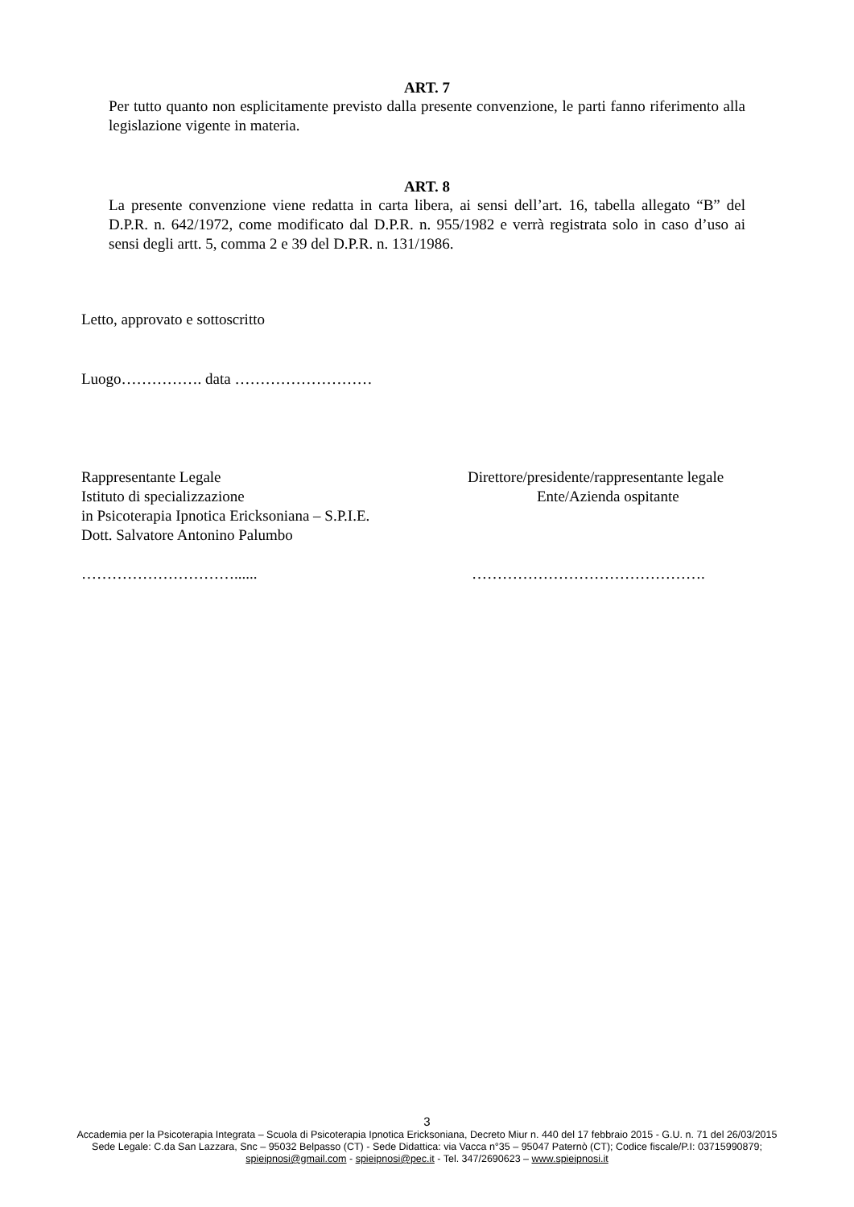ART. 7
Per tutto quanto non esplicitamente previsto dalla presente convenzione, le parti fanno riferimento alla legislazione vigente in materia.
ART. 8
La presente convenzione viene redatta in carta libera, ai sensi dell’art. 16, tabella allegato “B” del D.P.R. n. 642/1972, come modificato dal D.P.R. n. 955/1982 e verrà registrata solo in caso d’uso ai sensi degli artt. 5, comma 2 e 39 del D.P.R. n. 131/1986.
Letto, approvato e sottoscritto
Luogo……………. data ………………………
Rappresentante Legale
Istituto di specializzazione
in Psicoterapia Ipnotica Ericksoniana – S.P.I.E.
Dott. Salvatore Antonino Palumbo
Direttore/presidente/rappresentante legale
Ente/Azienda ospitante
…………………………...... ……………………………………….
3
Accademia per la Psicoterapia Integrata – Scuola di Psicoterapia Ipnotica Ericksoniana, Decreto Miur n. 440 del 17 febbraio 2015 - G.U. n. 71 del 26/03/2015
Sede Legale: C.da San Lazzara, Snc – 95032 Belpasso (CT) - Sede Didattica: via Vacca n°35 – 95047 Paternò (CT); Codice fiscale/P.I: 03715990879;
spieipnosi@gmail.com - spieipnosi@pec.it - Tel. 347/2690623 – www.spieipnosi.it